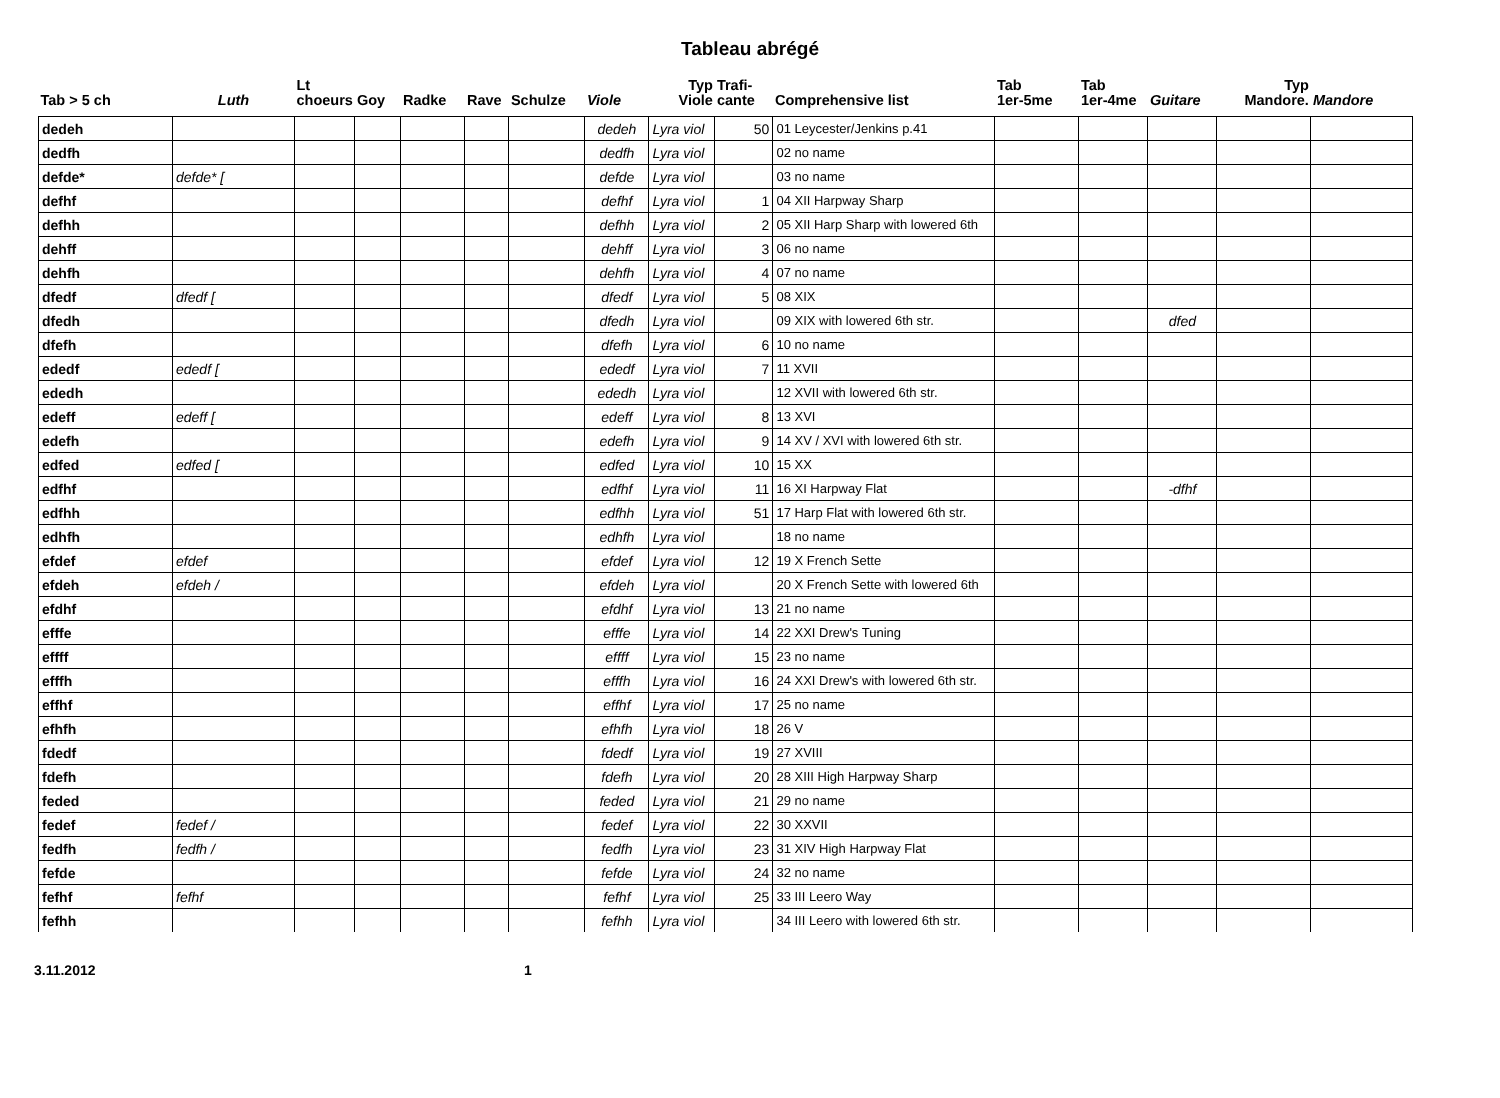Tableau abrégé
| Tab > 5 ch | Luth | Lt choeurs | Goy | Radke | Rave | Schulze | Viole | Typ Viole | Trafi- cante | Comprehensive list | Tab 1er-5me | Tab 1er-4me | Guitare | Typ Mandore. | Mandore |
| --- | --- | --- | --- | --- | --- | --- | --- | --- | --- | --- | --- | --- | --- | --- | --- |
| dedeh | | | | | | | dedeh | Lyra viol | 50 | 01 Leycester/Jenkins p.41 | | | | | |
| dedfh | | | | | | | dedfh | Lyra viol | | 02 no name | | | | | |
| defde* | defde* [ | | | | | | defde | Lyra viol | | 03 no name | | | | | |
| defhf | | | | | | | defhf | Lyra viol | 1 | 04 XII Harpway Sharp | | | | | |
| defhh | | | | | | | defhh | Lyra viol | 2 | 05 XII Harp Sharp with lowered 6th | | | | | |
| dehff | | | | | | | dehff | Lyra viol | 3 | 06 no name | | | | | |
| dehfh | | | | | | | dehfh | Lyra viol | 4 | 07 no name | | | | | |
| dfedf | dfedf [ | | | | | | dfedf | Lyra viol | 5 | 08 XIX | | | | | |
| dfedh | | | | | | | dfedh | Lyra viol | | 09 XIX with lowered 6th str. | | | dfed | | |
| dfefh | | | | | | | dfefh | Lyra viol | 6 | 10 no name | | | | | |
| ededf | ededf [ | | | | | | ededf | Lyra viol | 7 | 11 XVII | | | | | |
| ededh | | | | | | | ededh | Lyra viol | | 12 XVII with lowered 6th str. | | | | | |
| edeff | edeff [ | | | | | | edeff | Lyra viol | 8 | 13 XVI | | | | | |
| edefh | | | | | | | edefh | Lyra viol | 9 | 14 XV / XVI with lowered 6th str. | | | | | |
| edfed | edfed [ | | | | | | edfed | Lyra viol | 10 | 15 XX | | | | | |
| edfhf | | | | | | | edfhf | Lyra viol | 11 | 16 XI Harpway Flat | | | -dfhf | | |
| edfhh | | | | | | | edfhh | Lyra viol | 51 | 17 Harp Flat with lowered 6th str. | | | | | |
| edhfh | | | | | | | edhfh | Lyra viol | | 18 no name | | | | | |
| efdef | efdef | | | | | | efdef | Lyra viol | 12 | 19 X French Sette | | | | | |
| efdeh | efdeh / | | | | | | efdeh | Lyra viol | | 20 X French Sette with lowered 6th | | | | | |
| efdhf | | | | | | | efdhf | Lyra viol | 13 | 21 no name | | | | | |
| efffe | | | | | | | efffe | Lyra viol | 14 | 22 XXI Drew's Tuning | | | | | |
| effff | | | | | | | effff | Lyra viol | 15 | 23 no name | | | | | |
| efffh | | | | | | | efffh | Lyra viol | 16 | 24 XXI Drew's with lowered 6th str. | | | | | |
| effhf | | | | | | | effhf | Lyra viol | 17 | 25 no name | | | | | |
| efhfh | | | | | | | efhfh | Lyra viol | 18 | 26 V | | | | | |
| fdedf | | | | | | | fdedf | Lyra viol | 19 | 27 XVIII | | | | | |
| fdefh | | | | | | | fdefh | Lyra viol | 20 | 28 XIII High Harpway Sharp | | | | | |
| feded | | | | | | | feded | Lyra viol | 21 | 29 no name | | | | | |
| fedef | fedef / | | | | | | fedef | Lyra viol | 22 | 30 XXVII | | | | | |
| fedfh | fedfh / | | | | | | fedfh | Lyra viol | 23 | 31 XIV High Harpway Flat | | | | | |
| fefde | | | | | | | fefde | Lyra viol | 24 | 32 no name | | | | | |
| fefhf | fefhf | | | | | | fefhf | Lyra viol | 25 | 33 III Leero Way | | | | | |
| fefhh | | | | | | | fefhh | Lyra viol | | 34 III Leero with lowered 6th str. | | | | | |
3.11.2012 1